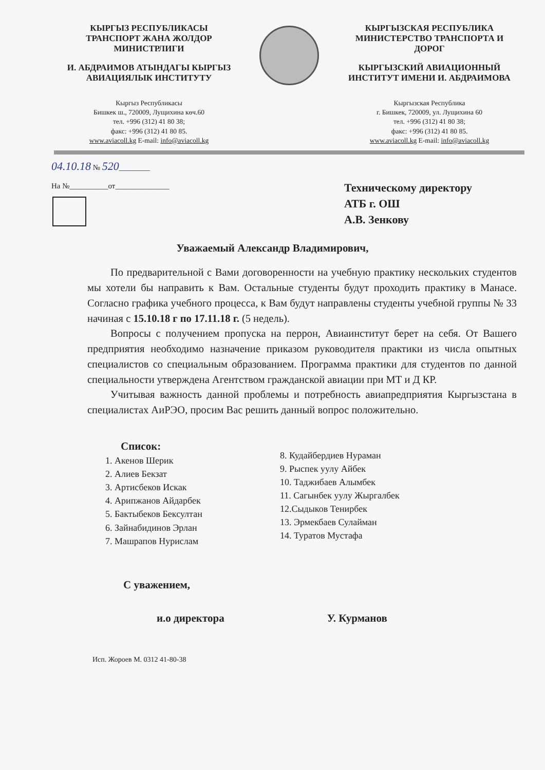КЫРГЫЗ РЕСПУБЛИКАСЫ
ТРАНСПОРТ ЖАНА ЖОЛДОР
МИНИСТРЛИГИ
И. АБДРАИМОВ АТЫНДАГЫ КЫРГЫЗ
АВИАЦИЯЛЫК ИНСТИТУТУ
Кыргыз Республикасы
Бишкек ш., 720009, Лущихина көч.60
тел. +996 (312) 41 80 38;
факс: +996 (312) 41 80 85.
www.aviacoll.kg E-mail: info@aviacoll.kg
КЫРГЫЗСКАЯ РЕСПУБЛИКА
МИНИСТЕРСТВО ТРАНСПОРТА И
ДОРОГ
КЫРГЫЗСКИЙ АВИАЦИОННЫЙ
ИНСТИТУТ ИМЕНИ И. АБДРАИМОВА
Кыргызская Республика
г. Бишкек, 720009, ул. Лущихина 60
тел. +996 (312) 41 80 38;
факс: +996 (312) 41 80 85.
www.aviacoll.kg E-mail: info@aviacoll.kg
04.10.18 № 520________
На №__________от______________
Техническому директору
АТБ г. ОШ
А.В. Зенкову
Уважаемый Александр Владимирович,
По предварительной с Вами договоренности на учебную практику нескольких студентов мы хотели бы направить к Вам. Остальные студенты будут проходить практику в Манасе. Согласно графика учебного процесса, к Вам будут направлены студенты учебной группы № 33 начиная с 15.10.18 г по 17.11.18 г. (5 недель).
Вопросы с получением пропуска на перрон, Авиаинститут берет на себя. От Вашего предприятия необходимо назначение приказом руководителя практики из числа опытных специалистов со специальным образованием. Программа практики для студентов по данной специальности утверждена Агентством гражданской авиации при МТ и Д КР.
Учитывая важность данной проблемы и потребность авиапредприятия Кыргызстана в специалистах АиРЭО, просим Вас решить данный вопрос положительно.
Список:
1. Акенов Шерик
2. Алиев Бекзат
3. Артисбеков Искак
4. Арипжанов Айдарбек
5. Бактыбеков Бексултан
6. Зайнабидинов Эрлан
7. Машрапов Нурислам
8. Кудайбердиев Нураман
9. Рыспек уулу Айбек
10. Таджибаев Алымбек
11. Сагынбек уулу Жыргалбек
12.Сыдыков Тенирбек
13. Эрмекбаев Сулайман
14. Туратов Мустафа
С уважением,
и.о директора У. Курманов
Исп. Жороев М. 0312 41-80-38